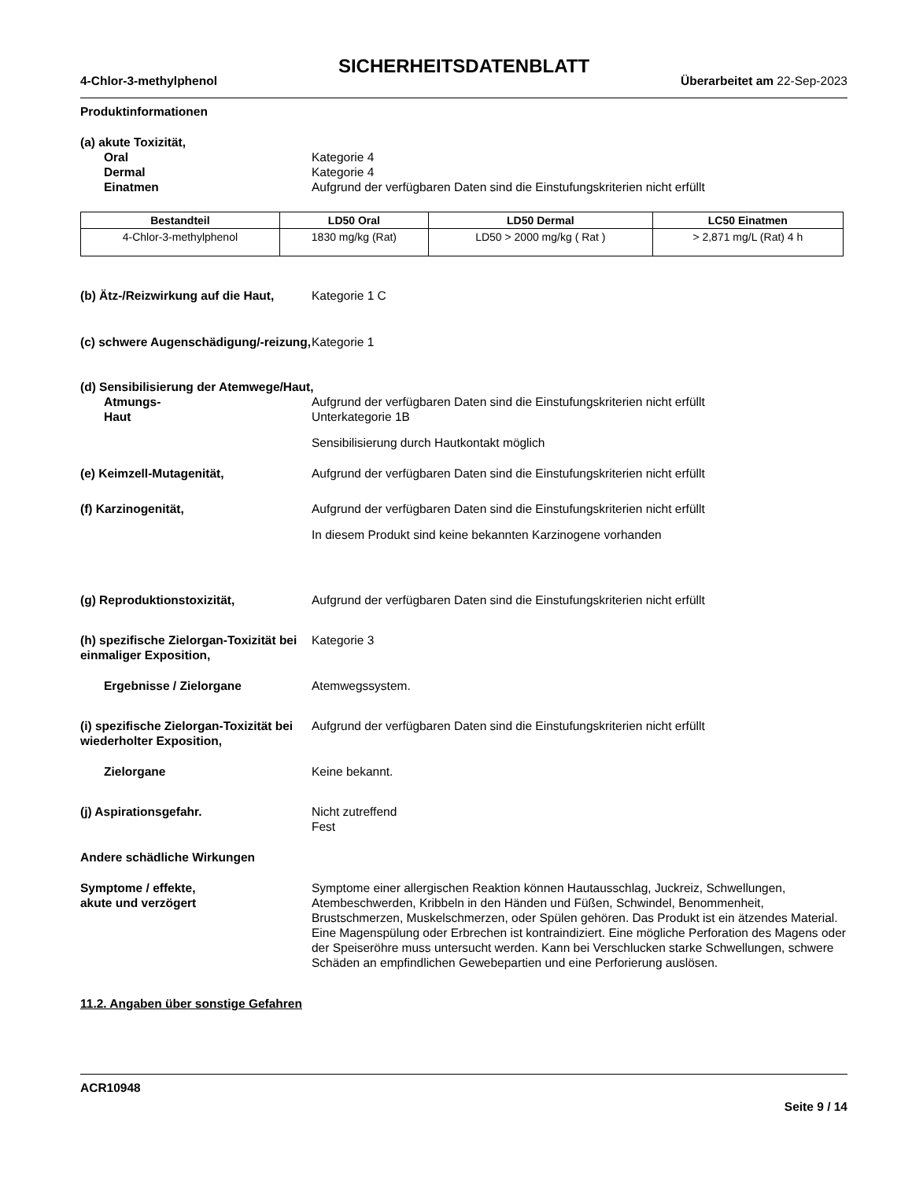SICHERHEITSDATENBLATT
4-Chlor-3-methylphenol Überarbeitet am 22-Sep-2023
Produktinformationen
(a) akute Toxizität,
Oral Kategorie 4
Dermal Kategorie 4
Einatmen Aufgrund der verfügbaren Daten sind die Einstufungskriterien nicht erfüllt
| Bestandteil | LD50 Oral | LD50 Dermal | LC50 Einatmen |
| --- | --- | --- | --- |
| 4-Chlor-3-methylphenol | 1830 mg/kg (Rat) | LD50 > 2000 mg/kg ( Rat ) | > 2,871 mg/L (Rat) 4 h |
(b) Ätz-/Reizwirkung auf die Haut,
Kategorie 1 C
(c) schwere Augenschädigung/-reizung,
Kategorie 1
(d) Sensibilisierung der Atemwege/Haut,
Atmungs- Aufgrund der verfügbaren Daten sind die Einstufungskriterien nicht erfüllt
Haut Unterkategorie 1B
Sensibilisierung durch Hautkontakt möglich
(e) Keimzell-Mutagenität, Aufgrund der verfügbaren Daten sind die Einstufungskriterien nicht erfüllt
(f) Karzinogenität, Aufgrund der verfügbaren Daten sind die Einstufungskriterien nicht erfüllt
In diesem Produkt sind keine bekannten Karzinogene vorhanden
(g) Reproduktionstoxizität, Aufgrund der verfügbaren Daten sind die Einstufungskriterien nicht erfüllt
(h) spezifische Zielorgan-Toxizität bei einmaliger Exposition,
Kategorie 3
Ergebnisse / Zielorgane Atemwegssystem.
(i) spezifische Zielorgan-Toxizität bei wiederholter Exposition,
Aufgrund der verfügbaren Daten sind die Einstufungskriterien nicht erfüllt
Zielorgane Keine bekannt.
(j) Aspirationsgefahr. Nicht zutreffend
Fest
Andere schädliche Wirkungen
Symptome / effekte,
akute und verzögert
Symptome einer allergischen Reaktion können Hautausschlag, Juckreiz, Schwellungen, Atembeschwerden, Kribbeln in den Händen und Füßen, Schwindel, Benommenheit, Brustschmerzen, Muskelschmerzen, oder Spülen gehören. Das Produkt ist ein ätzendes Material. Eine Magenspülung oder Erbrechen ist kontraindiziert. Eine mögliche Perforation des Magens oder der Speiseröhre muss untersucht werden. Kann bei Verschlucken starke Schwellungen, schwere Schäden an empfindlichen Gewebepartien und eine Perforierung auslösen.
11.2. Angaben über sonstige Gefahren
ACR10948
Seite 9 / 14